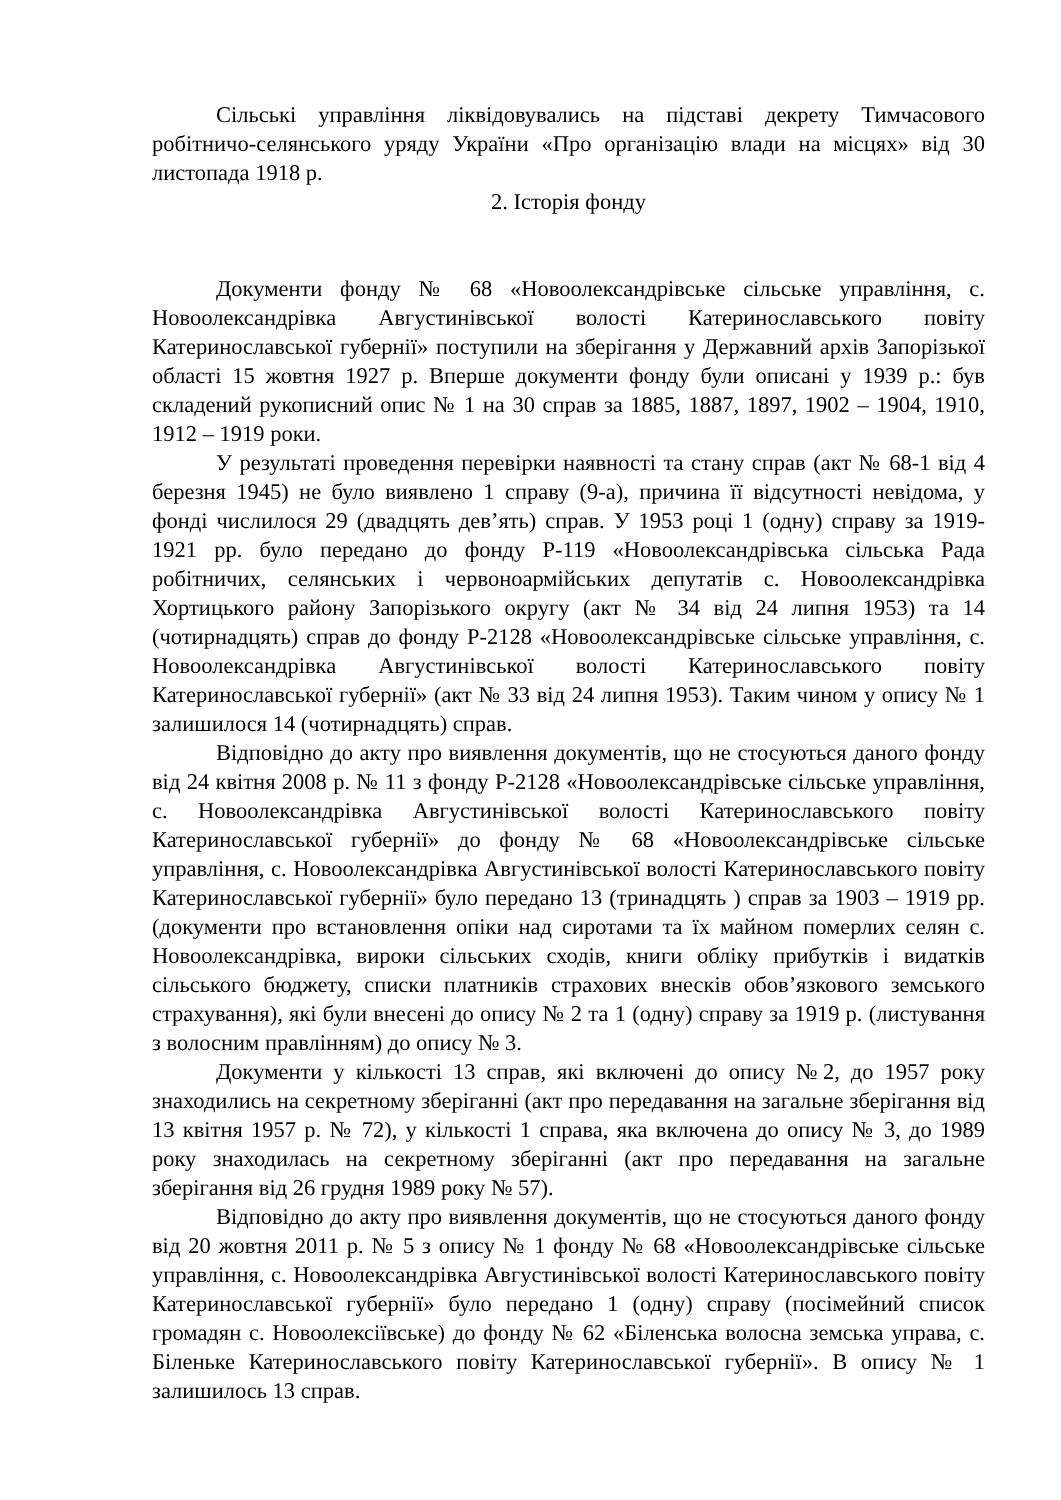Сільські управління ліквідовувались на підставі декрету Тимчасового робітничо-селянського уряду України «Про організацію влади на місцях» від 30 листопада 1918 р.
2. Історія фонду
Документи фонду № 68 «Новоолександрівське сільське управління, с. Новоолександрівка Августинівської волості Катеринославського повіту Катеринославської губернії» поступили на зберігання у Державний архів Запорізької області 15 жовтня 1927 р. Вперше документи фонду були описані у 1939 р.: був складений рукописний опис № 1 на 30 справ за 1885, 1887, 1897, 1902 – 1904, 1910, 1912 – 1919 роки.
У результаті проведення перевірки наявності та стану справ (акт № 68-1 від 4 березня 1945) не було виявлено 1 справу (9-а), причина її відсутності невідома, у фонді числилося 29 (двадцять дев’ять) справ. У 1953 році 1 (одну) справу за 1919-1921 рр. було передано до фонду Р-119 «Новоолександрівська сільська Рада робітничих, селянських і червоноармійських депутатів с. Новоолександрівка Хортицького району Запорізького округу (акт № 34 від 24 липня 1953) та 14 (чотирнадцять) справ до фонду Р-2128 «Новоолександрівське сільське управління, с. Новоолександрівка Августинівської волості Катеринославського повіту Катеринославської губернії» (акт № 33 від 24 липня 1953). Таким чином у опису № 1 залишилося 14 (чотирнадцять) справ.
Відповідно до акту про виявлення документів, що не стосуються даного фонду від 24 квітня 2008 р. № 11 з фонду Р-2128 «Новоолександрівське сільське управління, с. Новоолександрівка Августинівської волості Катеринославського повіту Катеринославської губернії» до фонду № 68 «Новоолександрівське сільське управління, с. Новоолександрівка Августинівської волості Катеринославського повіту Катеринославської губернії» було передано 13 (тринадцять ) справ за 1903 – 1919 рр. (документи про встановлення опіки над сиротами та їх майном померлих селян с. Новоолександрівка, вироки сільських сходів, книги обліку прибутків і видатків сільського бюджету, списки платників страхових внесків обов’язкового земського страхування), які були внесені до опису № 2 та 1 (одну) справу за 1919 р. (листування з волосним правлінням) до опису № 3.
Документи у кількості 13 справ, які включені до опису №2, до 1957 року знаходились на секретному зберіганні (акт про передавання на загальне зберігання від 13 квітня 1957 р. № 72), у кількості 1 справа, яка включена до опису № 3, до 1989 року знаходилась на секретному зберіганні (акт про передавання на загальне зберігання від 26 грудня 1989 року № 57).
Відповідно до акту про виявлення документів, що не стосуються даного фонду від 20 жовтня 2011 р. № 5 з опису № 1 фонду № 68 «Новоолександрівське сільське управління, с. Новоолександрівка Августинівської волості Катеринославського повіту Катеринославської губернії» було передано 1 (одну) справу (посімейний список громадян с. Новоолексіївське) до фонду № 62 «Біленська волосна земська управа, с. Біленьке Катеринославського повіту Катеринославської губернії». В опису № 1 залишилось 13 справ.